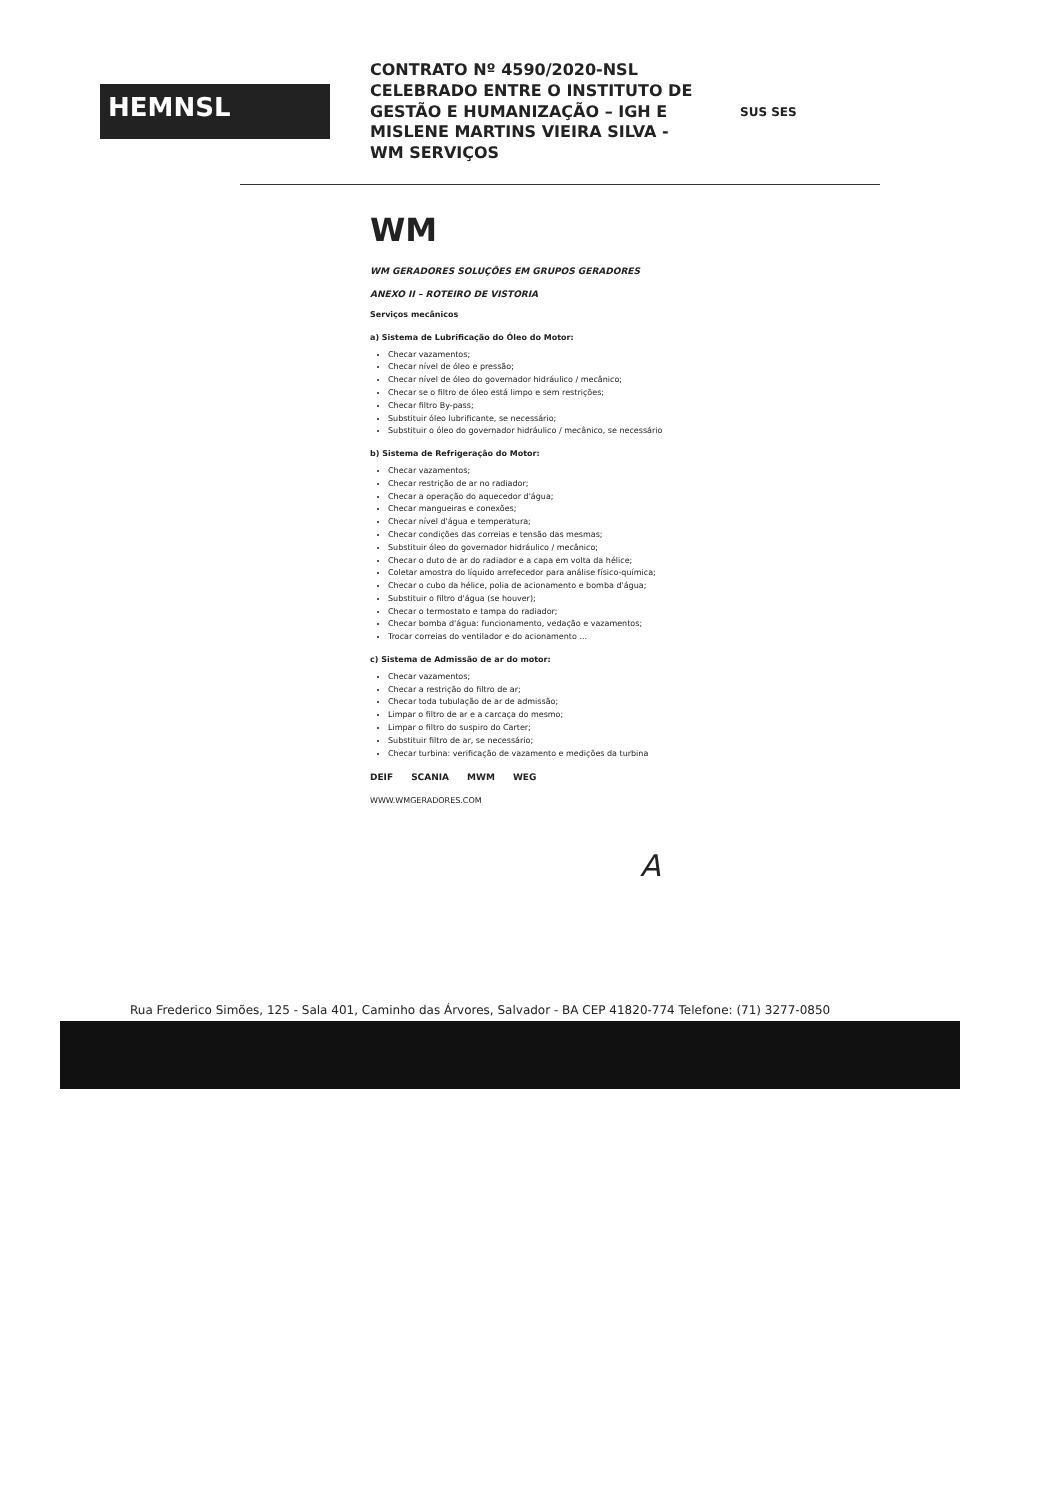HEMNSL
CONTRATO Nº 4590/2020-NSL CELEBRADO ENTRE O INSTITUTO DE GESTÃO E HUMANIZAÇÃO – IGH E MISLENE MARTINS VIEIRA SILVA - WM SERVIÇOS
SUS SES
WM
WM GERADORES SOLUÇÕES EM GRUPOS GERADORES
ANEXO II – ROTEIRO DE VISTORIA
Serviços mecânicos
a) Sistema de Lubrificação do Óleo do Motor:
Checar vazamentos;
Checar nível de óleo e pressão;
Checar nível de óleo do governador hidráulico / mecânico;
Checar se o filtro de óleo está limpo e sem restrições;
Checar filtro By-pass;
Substituir óleo lubrificante, se necessário;
Substituir o óleo do governador hidráulico / mecânico, se necessário
b) Sistema de Refrigeração do Motor:
Checar vazamentos;
Checar restrição de ar no radiador;
Checar a operação do aquecedor d'água;
Checar mangueiras e conexões;
Checar nível d'água e temperatura;
Checar condições das correias e tensão das mesmas;
Substituir óleo do governador hidráulico / mecânico;
Checar o duto de ar do radiador e a capa em volta da hélice;
Coletar amostra do líquido arrefecedor para análise físico-química;
Checar o cubo da hélice, polia de acionamento e bomba d'água;
Substituir o filtro d'água (se houver);
Checar o termostato e tampa do radiador;
Checar bomba d'água: funcionamento, vedação e vazamentos;
Trocar correias do ventilador e do acionamento ...
c) Sistema de Admissão de ar do motor:
Checar vazamentos;
Checar a restrição do filtro de ar;
Checar toda tubulação de ar de admissão;
Limpar o filtro de ar e a carcaça do mesmo;
Limpar o filtro do suspiro do Carter;
Substituir filtro de ar, se necessário;
Checar turbina: verificação de vazamento e medições da turbina
DEIF SCANIA MWM WEG
WWW.WMGERADORES.COM
A
Rua Frederico Simões, 125 - Sala 401, Caminho das Árvores, Salvador - BA CEP 41820-774 Telefone: (71) 3277-0850